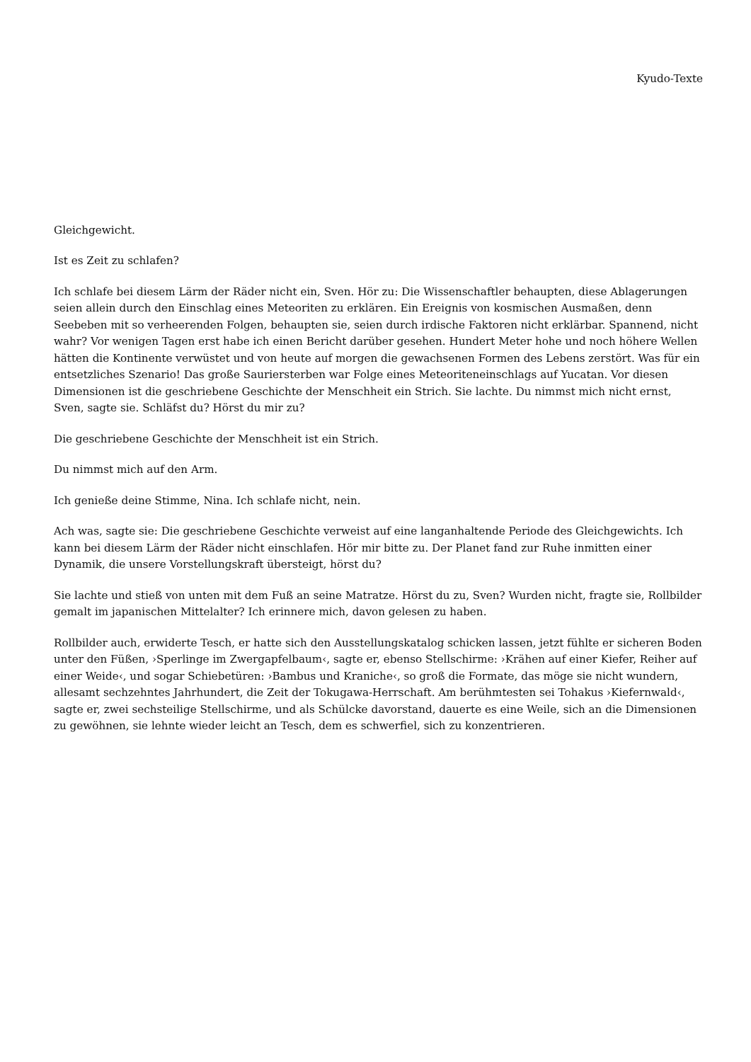Kyudo-Texte
Gleichgewicht.
Ist es Zeit zu schlafen?
Ich schlafe bei diesem Lärm der Räder nicht ein, Sven. Hör zu: Die Wissenschaftler behaupten, diese Ablagerungen seien allein durch den Einschlag eines Meteoriten zu erklären. Ein Ereignis von kosmischen Ausmaßen, denn Seebeben mit so verheerenden Folgen, behaupten sie, seien durch irdische Faktoren nicht erklärbar. Spannend, nicht wahr? Vor wenigen Tagen erst habe ich einen Bericht darüber gesehen. Hundert Meter hohe und noch höhere Wellen hätten die Kontinente verwüstet und von heute auf morgen die gewachsenen Formen des Lebens zerstört. Was für ein entsetzliches Szenario! Das große Sauriersterben war Folge eines Meteoriteneinschlags auf Yucatan. Vor diesen Dimensionen ist die geschriebene Geschichte der Menschheit ein Strich. Sie lachte. Du nimmst mich nicht ernst, Sven, sagte sie. Schläfst du? Hörst du mir zu?
Die geschriebene Geschichte der Menschheit ist ein Strich.
Du nimmst mich auf den Arm.
Ich genieße deine Stimme, Nina. Ich schlafe nicht, nein.
Ach was, sagte sie: Die geschriebene Geschichte verweist auf eine langanhaltende Periode des Gleichgewichts. Ich kann bei diesem Lärm der Räder nicht einschlafen. Hör mir bitte zu. Der Planet fand zur Ruhe inmitten einer Dynamik, die unsere Vorstellungskraft übersteigt, hörst du?
Sie lachte und stieß von unten mit dem Fuß an seine Matratze. Hörst du zu, Sven? Wurden nicht, fragte sie, Rollbilder gemalt im japanischen Mittelalter? Ich erinnere mich, davon gelesen zu haben.
Rollbilder auch, erwiderte Tesch, er hatte sich den Ausstellungskatalog schicken lassen, jetzt fühlte er sicheren Boden unter den Füßen, ›Sperlinge im Zwergapfelbaum‹, sagte er, ebenso Stellschirme: ›Krähen auf einer Kiefer, Reiher auf einer Weide‹, und sogar Schiebetüren: ›Bambus und Kraniche‹, so groß die Formate, das möge sie nicht wundern, allesamt sechzehntes Jahrhundert, die Zeit der Tokugawa-Herrschaft. Am berühmtesten sei Tohakus ›Kiefernwald‹, sagte er, zwei sechsteilige Stellschirme, und als Schülcke davorstand, dauerte es eine Weile, sich an die Dimensionen zu gewöhnen, sie lehnte wieder leicht an Tesch, dem es schwerfiel, sich zu konzentrieren.